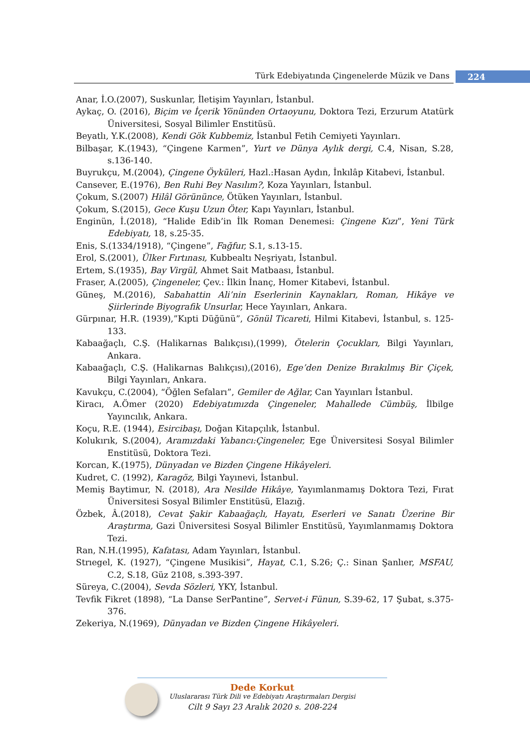Türk Edebiyatında Çingenelerde Müzik ve Dans 224
Anar, İ.O.(2007), Suskunlar, İletişim Yayınları, İstanbul.
Aykaç, O. (2016), Biçim ve İçerik Yönünden Ortaoyunu, Doktora Tezi, Erzurum Atatürk Üniversitesi, Sosyal Bilimler Enstitüsü.
Beyatlı, Y.K.(2008), Kendi Gök Kubbemiz, İstanbul Fetih Cemiyeti Yayınları.
Bilbaşar, K.(1943), “Çingene Karmen”, Yurt ve Dünya Aylık dergi, C.4, Nisan, S.28, s.136-140.
Buyrukçu, M.(2004), Çingene Öyküleri, Hazl.:Hasan Aydın, İnkılâp Kitabevi, İstanbul.
Cansever, E.(1976), Ben Ruhi Bey Nasılım?, Koza Yayınları, İstanbul.
Çokum, S.(2007) Hilâl Görününce, Ötüken Yayınları, İstanbul.
Çokum, S.(2015), Gece Kuşu Uzun Öter, Kapı Yayınları, İstanbul.
Enginün, İ.(2018), “Halide Edib’in İlk Roman Denemesi: Çingene Kızı”, Yeni Türk Edebiyatı, 18, s.25-35.
Enis, S.(1334/1918), “Çingene”, Fağfur, S.1, s.13-15.
Erol, S.(2001), Ülker Fırtınası, Kubbealtı Neşriyatı, İstanbul.
Ertem, S.(1935), Bay Virgül, Ahmet Sait Matbaası, İstanbul.
Fraser, A.(2005), Çingeneler, Çev.: İlkin İnanç, Homer Kitabevi, İstanbul.
Güneş, M.(2016), Sabahattin Ali’nin Eserlerinin Kaynakları, Roman, Hikâye ve Şiirlerinde Biyografik Unsurlar, Hece Yayınları, Ankara.
Gürpınar, H.R. (1939),”Kıpti Düğünü”, Gönül Ticareti, Hilmi Kitabevi, İstanbul, s. 125-133.
Kabaağaçlı, C.Ş. (Halikarnas Balıkçısı),(1999), Ötelerin Çocukları, Bilgi Yayınları, Ankara.
Kabaağaçlı, C.Ş. (Halikarnas Balıkçısı),(2016), Ege’den Denize Bırakılmış Bir Çiçek, Bilgi Yayınları, Ankara.
Kavukçu, C.(2004), “Öğlen Sefaları”, Gemiler de Ağlar, Can Yayınları İstanbul.
Kiracı, A.Ömer (2020) Edebiyatımızda Çingeneler, Mahallede Cümbüş, İlbilge Yayıncılık, Ankara.
Koçu, R.E. (1944), Esircibaşı, Doğan Kitapçılık, İstanbul.
Kolukırık, S.(2004), Aramızdaki Yabancı:Çingeneler, Ege Üniversitesi Sosyal Bilimler Enstitüsü, Doktora Tezi.
Korcan, K.(1975), Dünyadan ve Bizden Çingene Hikâyeleri.
Kudret, C. (1992), Karagöz, Bilgi Yayınevi, İstanbul.
Memiş Baytimur, N. (2018), Ara Nesilde Hikâye, Yayımlanmamış Doktora Tezi, Fırat Üniversitesi Sosyal Bilimler Enstitüsü, Elazığ.
Özbek, Â.(2018), Cevat Şakir Kabaağaçlı, Hayatı, Eserleri ve Sanatı Üzerine Bir Araştırma, Gazi Üniversitesi Sosyal Bilimler Enstitüsü, Yayımlanmamış Doktora Tezi.
Ran, N.H.(1995), Kafatası, Adam Yayınları, İstanbul.
Strıegel, K. (1927), “Çingene Musikisi”, Hayat, C.1, S.26; Ç.: Sinan Şanlıer, MSFAU, C.2, S.18, Güz 2108, s.393-397.
Süreya, C.(2004), Sevda Sözleri, YKY, İstanbul.
Tevfik Fikret (1898), “La Danse SerPantine”, Servet-i Fünun, S.39-62, 17 Şubat, s.375-376.
Zekeriya, N.(1969), Dünyadan ve Bizden Çingene Hikâyeleri.
Dede Korkut
Uluslararası Türk Dili ve Edebiyatı Araştırmaları Dergisi
Cilt 9 Sayı 23 Aralık 2020 s. 208-224